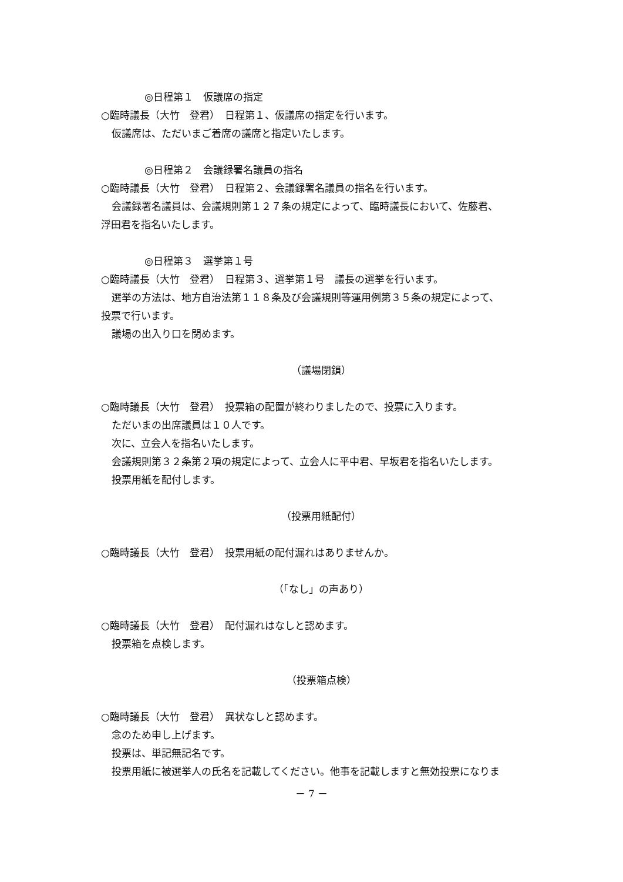◎日程第１　仮議席の指定
○臨時議長（大竹　登君）　日程第１、仮議席の指定を行います。
仮議席は、ただいまご着席の議席と指定いたします。
◎日程第２　会議録署名議員の指名
○臨時議長（大竹　登君）　日程第２、会議録署名議員の指名を行います。
会議録署名議員は、会議規則第１２７条の規定によって、臨時議長において、佐藤君、
浮田君を指名いたします。
◎日程第３　選挙第１号
○臨時議長（大竹　登君）　日程第３、選挙第１号　議長の選挙を行います。
選挙の方法は、地方自治法第１１８条及び会議規則等運用例第３５条の規定によって、
投票で行います。
議場の出入り口を閉めます。
（議場閉鎖）
○臨時議長（大竹　登君）　投票箱の配置が終わりましたので、投票に入ります。
ただいまの出席議員は１０人です。
次に、立会人を指名いたします。
会議規則第３２条第２項の規定によって、立会人に平中君、早坂君を指名いたします。
投票用紙を配付します。
（投票用紙配付）
○臨時議長（大竹　登君）　投票用紙の配付漏れはありませんか。
（「なし」の声あり）
○臨時議長（大竹　登君）　配付漏れはなしと認めます。
投票箱を点検します。
（投票箱点検）
○臨時議長（大竹　登君）　異状なしと認めます。
念のため申し上げます。
投票は、単記無記名です。
投票用紙に被選挙人の氏名を記載してください。他事を記載しますと無効投票になりま
－ 7 －